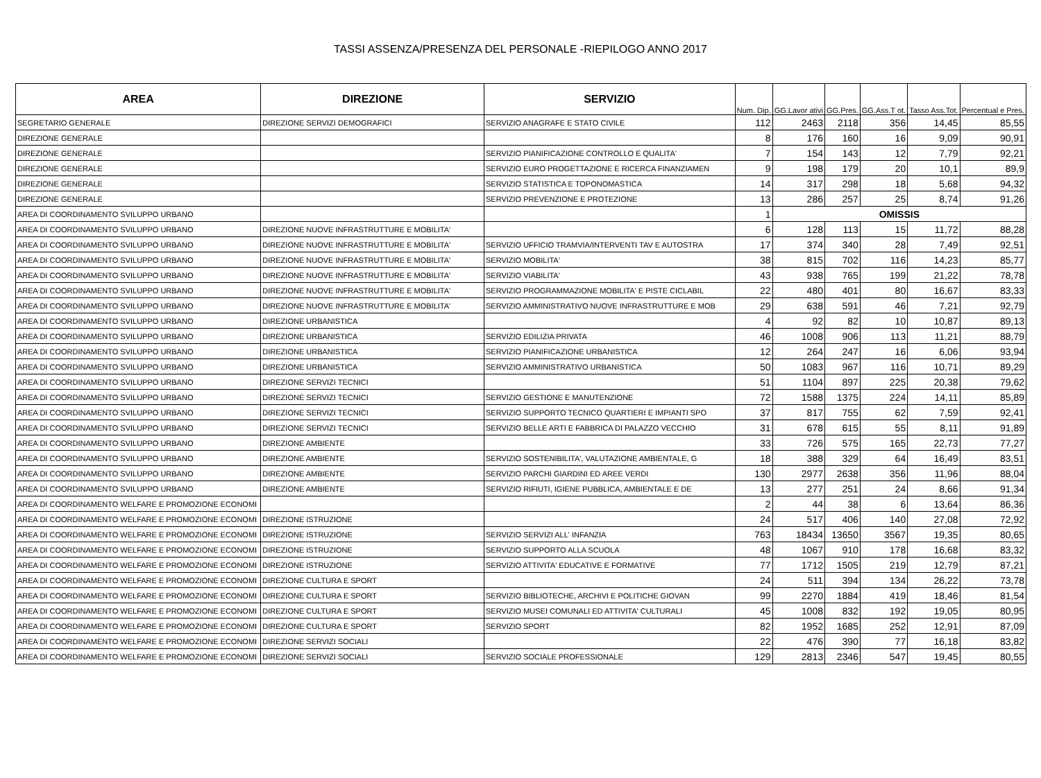TASSI ASSENZA/PRESENZA DEL PERSONALE -RIEPILOGO ANNO 2017
| AREA | DIREZIONE | SERVIZIO | Num. Dip. | GG.Lavor ativi | GG.Pres. | GG.Ass.T ot. | Tasso Ass.Tot. | Percentual e Pres. |
| --- | --- | --- | --- | --- | --- | --- | --- | --- |
| SEGRETARIO GENERALE | DIREZIONE SERVIZI DEMOGRAFICI | SERVIZIO ANAGRAFE E STATO CIVILE | 112 | 2463 | 2118 | 356 | 14,45 | 85,55 |
| DIREZIONE GENERALE | | | 8 | 176 | 160 | 16 | 9,09 | 90,91 |
| DIREZIONE GENERALE | | SERVIZIO PIANIFICAZIONE CONTROLLO E QUALITA' | 7 | 154 | 143 | 12 | 7,79 | 92,21 |
| DIREZIONE GENERALE | | SERVIZIO EURO PROGETTAZIONE E RICERCA FINANZIAMEN | 9 | 198 | 179 | 20 | 10,1 | 89,9 |
| DIREZIONE GENERALE | | SERVIZIO STATISTICA E TOPONOMASTICA | 14 | 317 | 298 | 18 | 5,68 | 94,32 |
| DIREZIONE GENERALE | | SERVIZIO PREVENZIONE E PROTEZIONE | 13 | 286 | 257 | 25 | 8,74 | 91,26 |
| AREA DI COORDINAMENTO SVILUPPO URBANO | | | 1 | OMISSIS | | | | |
| AREA DI COORDINAMENTO SVILUPPO URBANO | DIREZIONE NUOVE INFRASTRUTTURE E MOBILITA' | | 6 | 128 | 113 | 15 | 11,72 | 88,28 |
| AREA DI COORDINAMENTO SVILUPPO URBANO | DIREZIONE NUOVE INFRASTRUTTURE E MOBILITA' | SERVIZIO UFFICIO TRAMVIA/INTERVENTI TAV E AUTOSTRA | 17 | 374 | 340 | 28 | 7,49 | 92,51 |
| AREA DI COORDINAMENTO SVILUPPO URBANO | DIREZIONE NUOVE INFRASTRUTTURE E MOBILITA' | SERVIZIO MOBILITA' | 38 | 815 | 702 | 116 | 14,23 | 85,77 |
| AREA DI COORDINAMENTO SVILUPPO URBANO | DIREZIONE NUOVE INFRASTRUTTURE E MOBILITA' | SERVIZIO VIABILITA' | 43 | 938 | 765 | 199 | 21,22 | 78,78 |
| AREA DI COORDINAMENTO SVILUPPO URBANO | DIREZIONE NUOVE INFRASTRUTTURE E MOBILITA' | SERVIZIO PROGRAMMAZIONE MOBILITA' E PISTE CICLABIL | 22 | 480 | 401 | 80 | 16,67 | 83,33 |
| AREA DI COORDINAMENTO SVILUPPO URBANO | DIREZIONE NUOVE INFRASTRUTTURE E MOBILITA' | SERVIZIO AMMINISTRATIVO NUOVE INFRASTRUTTURE E MOB | 29 | 638 | 591 | 46 | 7,21 | 92,79 |
| AREA DI COORDINAMENTO SVILUPPO URBANO | DIREZIONE URBANISTICA | | 4 | 92 | 82 | 10 | 10,87 | 89,13 |
| AREA DI COORDINAMENTO SVILUPPO URBANO | DIREZIONE URBANISTICA | SERVIZIO EDILIZIA PRIVATA | 46 | 1008 | 906 | 113 | 11,21 | 88,79 |
| AREA DI COORDINAMENTO SVILUPPO URBANO | DIREZIONE URBANISTICA | SERVIZIO PIANIFICAZIONE URBANISTICA | 12 | 264 | 247 | 16 | 6,06 | 93,94 |
| AREA DI COORDINAMENTO SVILUPPO URBANO | DIREZIONE URBANISTICA | SERVIZIO AMMINISTRATIVO URBANISTICA | 50 | 1083 | 967 | 116 | 10,71 | 89,29 |
| AREA DI COORDINAMENTO SVILUPPO URBANO | DIREZIONE SERVIZI TECNICI | | 51 | 1104 | 897 | 225 | 20,38 | 79,62 |
| AREA DI COORDINAMENTO SVILUPPO URBANO | DIREZIONE SERVIZI TECNICI | SERVIZIO GESTIONE E MANUTENZIONE | 72 | 1588 | 1375 | 224 | 14,11 | 85,89 |
| AREA DI COORDINAMENTO SVILUPPO URBANO | DIREZIONE SERVIZI TECNICI | SERVIZIO SUPPORTO TECNICO QUARTIERI E IMPIANTI SPO | 37 | 817 | 755 | 62 | 7,59 | 92,41 |
| AREA DI COORDINAMENTO SVILUPPO URBANO | DIREZIONE SERVIZI TECNICI | SERVIZIO BELLE ARTI E FABBRICA DI PALAZZO VECCHIO | 31 | 678 | 615 | 55 | 8,11 | 91,89 |
| AREA DI COORDINAMENTO SVILUPPO URBANO | DIREZIONE AMBIENTE | | 33 | 726 | 575 | 165 | 22,73 | 77,27 |
| AREA DI COORDINAMENTO SVILUPPO URBANO | DIREZIONE AMBIENTE | SERVIZIO SOSTENIBILITA', VALUTAZIONE AMBIENTALE, G | 18 | 388 | 329 | 64 | 16,49 | 83,51 |
| AREA DI COORDINAMENTO SVILUPPO URBANO | DIREZIONE AMBIENTE | SERVIZIO PARCHI GIARDINI ED AREE VERDI | 130 | 2977 | 2638 | 356 | 11,96 | 88,04 |
| AREA DI COORDINAMENTO SVILUPPO URBANO | DIREZIONE AMBIENTE | SERVIZIO RIFIUTI, IGIENE PUBBLICA, AMBIENTALE E DE | 13 | 277 | 251 | 24 | 8,66 | 91,34 |
| AREA DI COORDINAMENTO WELFARE E PROMOZIONE ECONOMI | | | 2 | 44 | 38 | 6 | 13,64 | 86,36 |
| AREA DI COORDINAMENTO WELFARE E PROMOZIONE ECONOMI | DIREZIONE ISTRUZIONE | | 24 | 517 | 406 | 140 | 27,08 | 72,92 |
| AREA DI COORDINAMENTO WELFARE E PROMOZIONE ECONOMI | DIREZIONE ISTRUZIONE | SERVIZIO SERVIZI ALL' INFANZIA | 763 | 18434 | 13650 | 3567 | 19,35 | 80,65 |
| AREA DI COORDINAMENTO WELFARE E PROMOZIONE ECONOMI | DIREZIONE ISTRUZIONE | SERVIZIO SUPPORTO ALLA SCUOLA | 48 | 1067 | 910 | 178 | 16,68 | 83,32 |
| AREA DI COORDINAMENTO WELFARE E PROMOZIONE ECONOMI | DIREZIONE ISTRUZIONE | SERVIZIO ATTIVITA' EDUCATIVE E FORMATIVE | 77 | 1712 | 1505 | 219 | 12,79 | 87,21 |
| AREA DI COORDINAMENTO WELFARE E PROMOZIONE ECONOMI | DIREZIONE CULTURA E SPORT | | 24 | 511 | 394 | 134 | 26,22 | 73,78 |
| AREA DI COORDINAMENTO WELFARE E PROMOZIONE ECONOMI | DIREZIONE CULTURA E SPORT | SERVIZIO BIBLIOTECHE, ARCHIVI E POLITICHE GIOVAN | 99 | 2270 | 1884 | 419 | 18,46 | 81,54 |
| AREA DI COORDINAMENTO WELFARE E PROMOZIONE ECONOMI | DIREZIONE CULTURA E SPORT | SERVIZIO MUSEI COMUNALI ED ATTIVITA' CULTURALI | 45 | 1008 | 832 | 192 | 19,05 | 80,95 |
| AREA DI COORDINAMENTO WELFARE E PROMOZIONE ECONOMI | DIREZIONE CULTURA E SPORT | SERVIZIO SPORT | 82 | 1952 | 1685 | 252 | 12,91 | 87,09 |
| AREA DI COORDINAMENTO WELFARE E PROMOZIONE ECONOMI | DIREZIONE SERVIZI SOCIALI | | 22 | 476 | 390 | 77 | 16,18 | 83,82 |
| AREA DI COORDINAMENTO WELFARE E PROMOZIONE ECONOMI | DIREZIONE SERVIZI SOCIALI | SERVIZIO SOCIALE PROFESSIONALE | 129 | 2813 | 2346 | 547 | 19,45 | 80,55 |